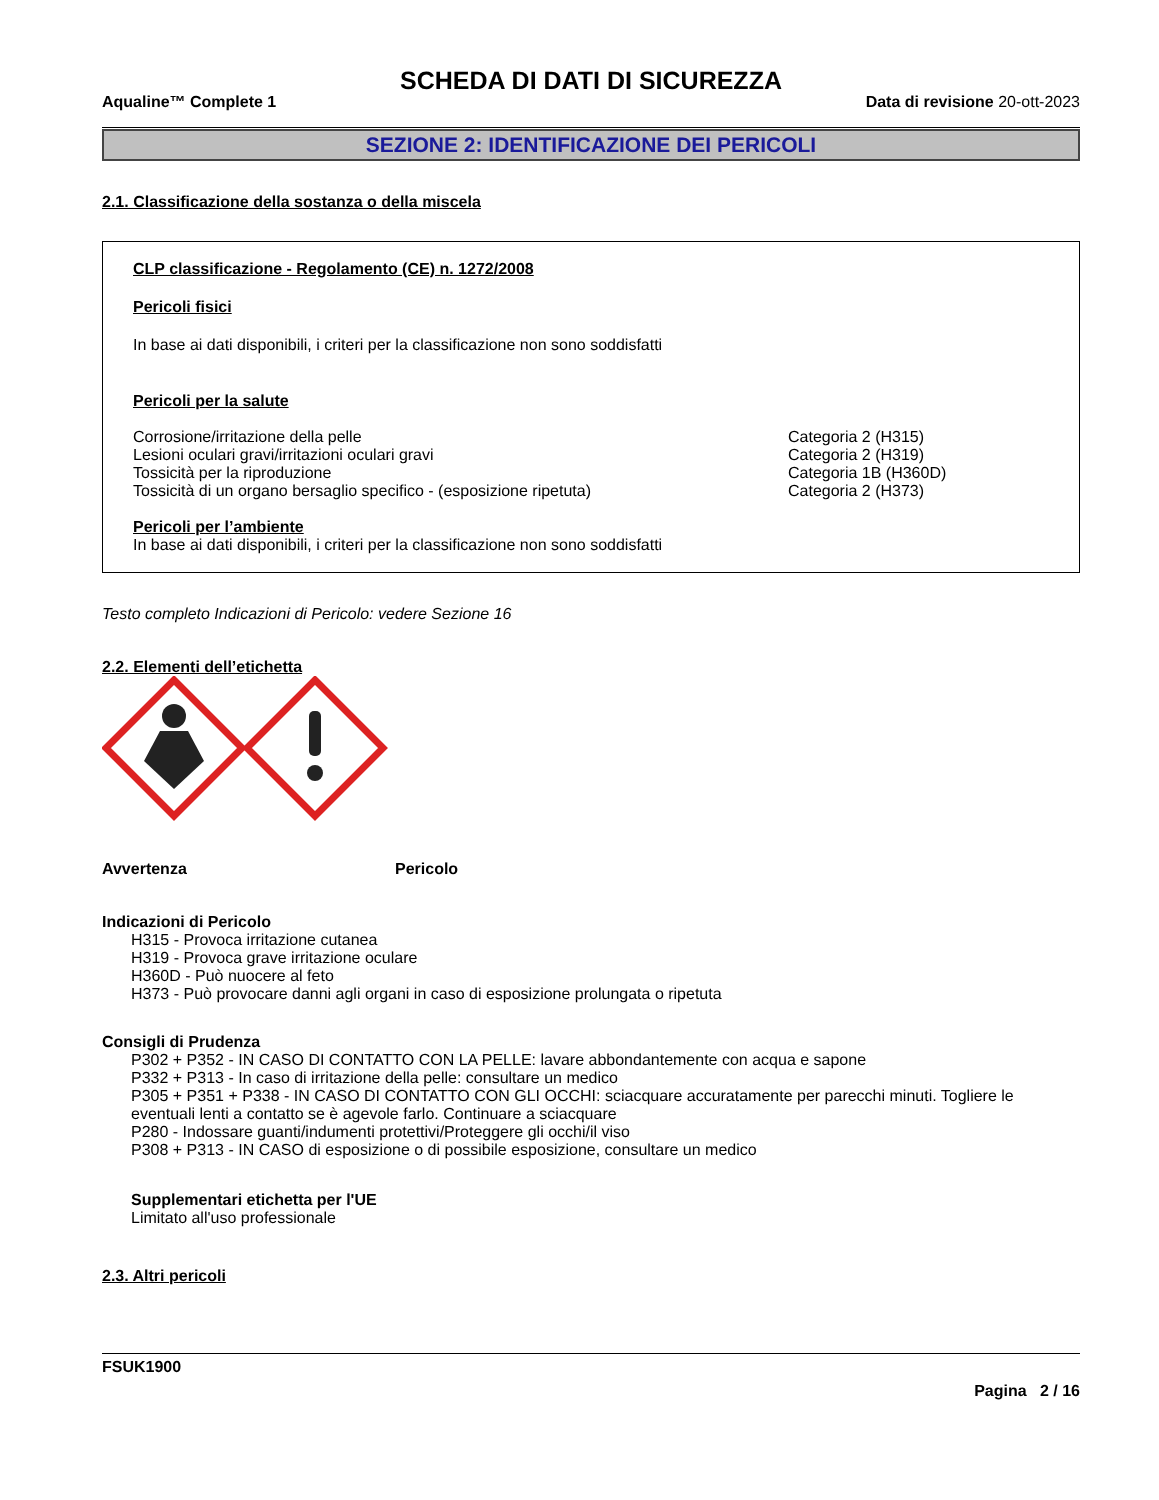SCHEDA DI DATI DI SICUREZZA
Aqualine™ Complete 1 Data di revisione 20-ott-2023
SEZIONE 2: IDENTIFICAZIONE DEI PERICOLI
2.1. Classificazione della sostanza o della miscela
CLP classificazione - Regolamento (CE) n. 1272/2008
Pericoli fisici
In base ai dati disponibili, i criteri per la classificazione non sono soddisfatti
Pericoli per la salute
Corrosione/irritazione della pelle Categoria 2 (H315)
Lesioni oculari gravi/irritazioni oculari gravi Categoria 2 (H319)
Tossicità per la riproduzione Categoria 1B (H360D)
Tossicità di un organo bersaglio specifico - (esposizione ripetuta) Categoria 2 (H373)
Pericoli per l’ambiente
In base ai dati disponibili, i criteri per la classificazione non sono soddisfatti
Testo completo Indicazioni di Pericolo: vedere Sezione 16
2.2. Elementi dell’etichetta
Avvertenza Pericolo
Indicazioni di Pericolo
H315 - Provoca irritazione cutanea
H319 - Provoca grave irritazione oculare
H360D - Può nuocere al feto
H373 - Può provocare danni agli organi in caso di esposizione prolungata o ripetuta
Consigli di Prudenza
P302 + P352 - IN CASO DI CONTATTO CON LA PELLE: lavare abbondantemente con acqua e sapone
P332 + P313 - In caso di irritazione della pelle: consultare un medico
P305 + P351 + P338 - IN CASO DI CONTATTO CON GLI OCCHI: sciacquare accuratamente per parecchi minuti. Togliere le eventuali lenti a contatto se è agevole farlo. Continuare a sciacquare
P280 - Indossare guanti/indumenti protettivi/Proteggere gli occhi/il viso
P308 + P313 - IN CASO di esposizione o di possibile esposizione, consultare un medico
Supplementari etichetta per l'UE
Limitato all'uso professionale
2.3. Altri pericoli
FSUK1900
Pagina 2 / 16